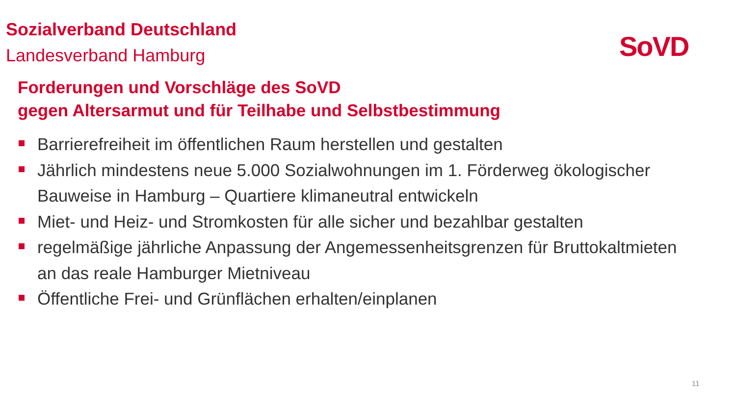Sozialverband Deutschland
Landesverband Hamburg
SoVD
Forderungen und Vorschläge des SoVD
gegen Altersarmut und für Teilhabe und Selbstbestimmung
Barrierefreiheit im öffentlichen Raum herstellen und gestalten
Jährlich mindestens neue 5.000 Sozialwohnungen im 1. Förderweg ökologischer Bauweise in Hamburg – Quartiere klimaneutral entwickeln
Miet- und Heiz- und Stromkosten für alle sicher und bezahlbar gestalten
regelmäßige jährliche Anpassung der Angemessenheitsgrenzen für Bruttokaltmieten an das reale Hamburger Mietniveau
Öffentliche Frei- und Grünflächen erhalten/einplanen
11